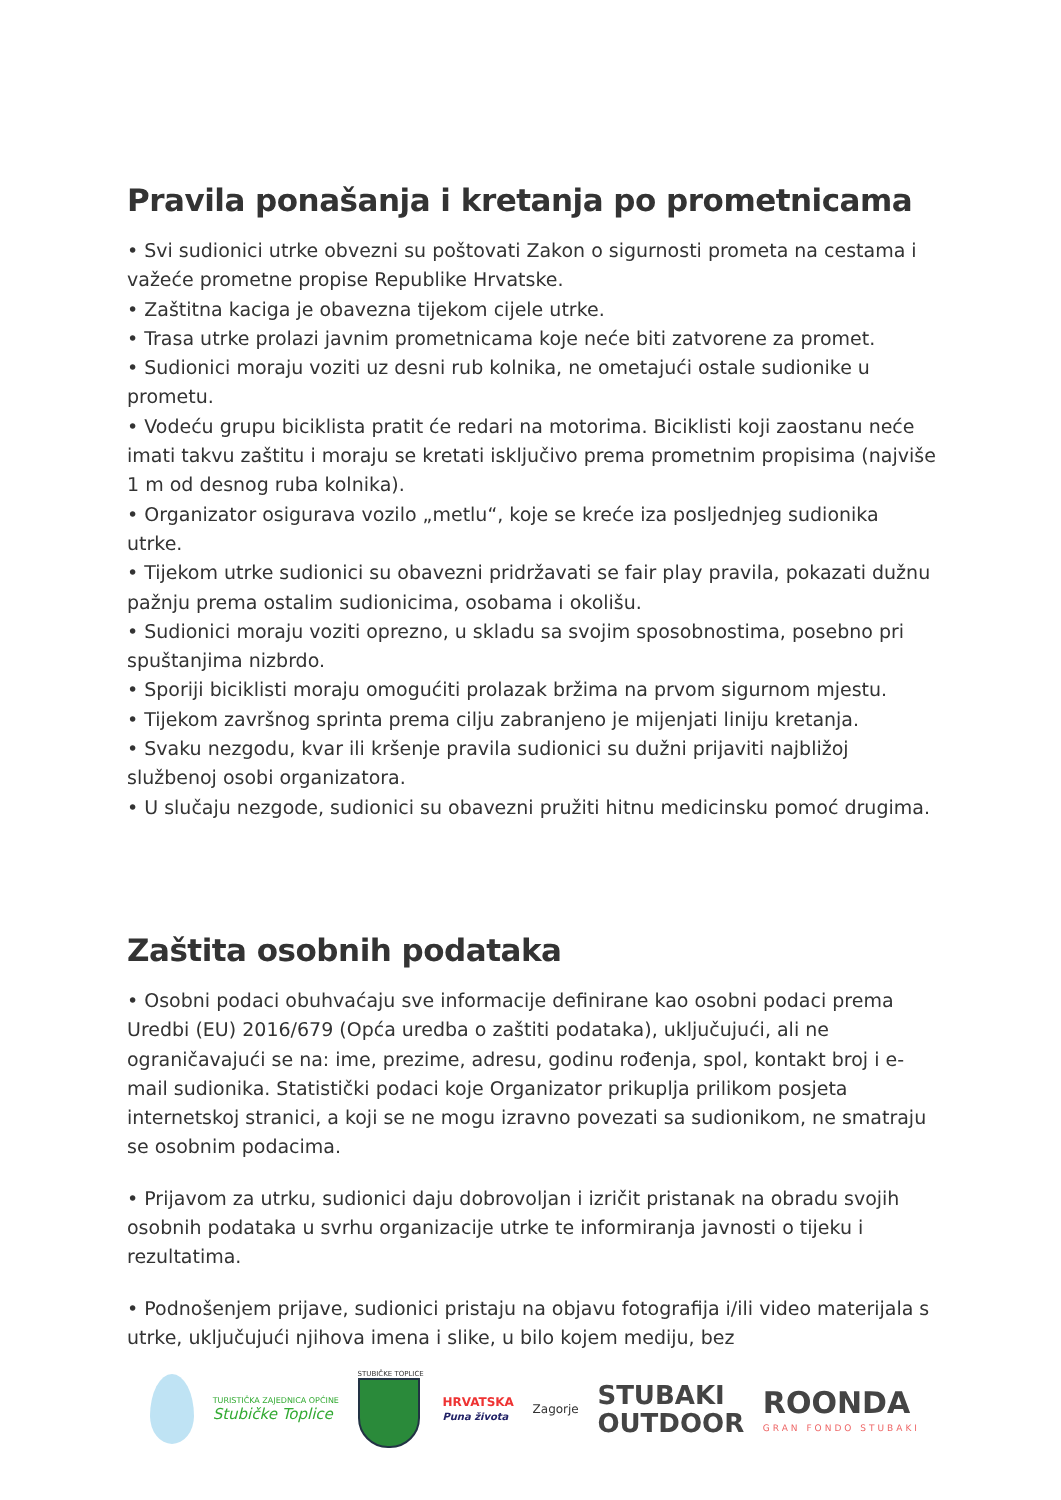Pravila ponašanja i kretanja po prometnicama
• Svi sudionici utrke obvezni su poštovati Zakon o sigurnosti prometa na cestama i važeće prometne propise Republike Hrvatske.
• Zaštitna kaciga je obavezna tijekom cijele utrke.
• Trasa utrke prolazi javnim prometnicama koje neće biti zatvorene za promet.
• Sudionici moraju voziti uz desni rub kolnika, ne ometajući ostale sudionike u prometu.
• Vodeću grupu biciklista pratit će redari na motorima. Biciklisti koji zaostanu neće imati takvu zaštitu i moraju se kretati isključivo prema prometnim propisima (najviše 1 m od desnog ruba kolnika).
• Organizator osigurava vozilo „metlu“, koje se kreće iza posljednjeg sudionika utrke.
• Tijekom utrke sudionici su obavezni pridržavati se fair play pravila, pokazati dužnu pažnju prema ostalim sudionicima, osobama i okolišu.
• Sudionici moraju voziti oprezno, u skladu sa svojim sposobnostima, posebno pri spuštanjima nizbrdo.
• Sporiji biciklisti moraju omogućiti prolazak bržima na prvom sigurnom mjestu.
• Tijekom završnog sprinta prema cilju zabranjeno je mijenjati liniju kretanja.
• Svaku nezgodu, kvar ili kršenje pravila sudionici su dužni prijaviti najbližoj službenoj osobi organizatora.
• U slučaju nezgode, sudionici su obavezni pružiti hitnu medicinsku pomoć drugima.
Zaštita osobnih podataka
• Osobni podaci obuhvaćaju sve informacije definirane kao osobni podaci prema Uredbi (EU) 2016/679 (Opća uredba o zaštiti podataka), uključujući, ali ne ograničavajući se na: ime, prezime, adresu, godinu rođenja, spol, kontakt broj i e-mail sudionika. Statistički podaci koje Organizator prikuplja prilikom posjeta internetskoj stranici, a koji se ne mogu izravno povezati sa sudionikom, ne smatraju se osobnim podacima.
• Prijavom za utrku, sudionici daju dobrovoljan i izričit pristanak na obradu svojih osobnih podataka u svrhu organizacije utrke te informiranja javnosti o tijeku i rezultatima.
• Podnošenjem prijave, sudionici pristaju na objavu fotografija i/ili video materijala s utrke, uključujući njihova imena i slike, u bilo kojem mediju, bez
TURISTIČKA ZAJEDNICA OPĆINE
Stubičke Toplice
STUBIČKE TOPLICE
HRVATSKA
Puna života
Zagorje
STUBAKI
OUTDOOR
ROONDA
GRAN FONDO STUBAKI